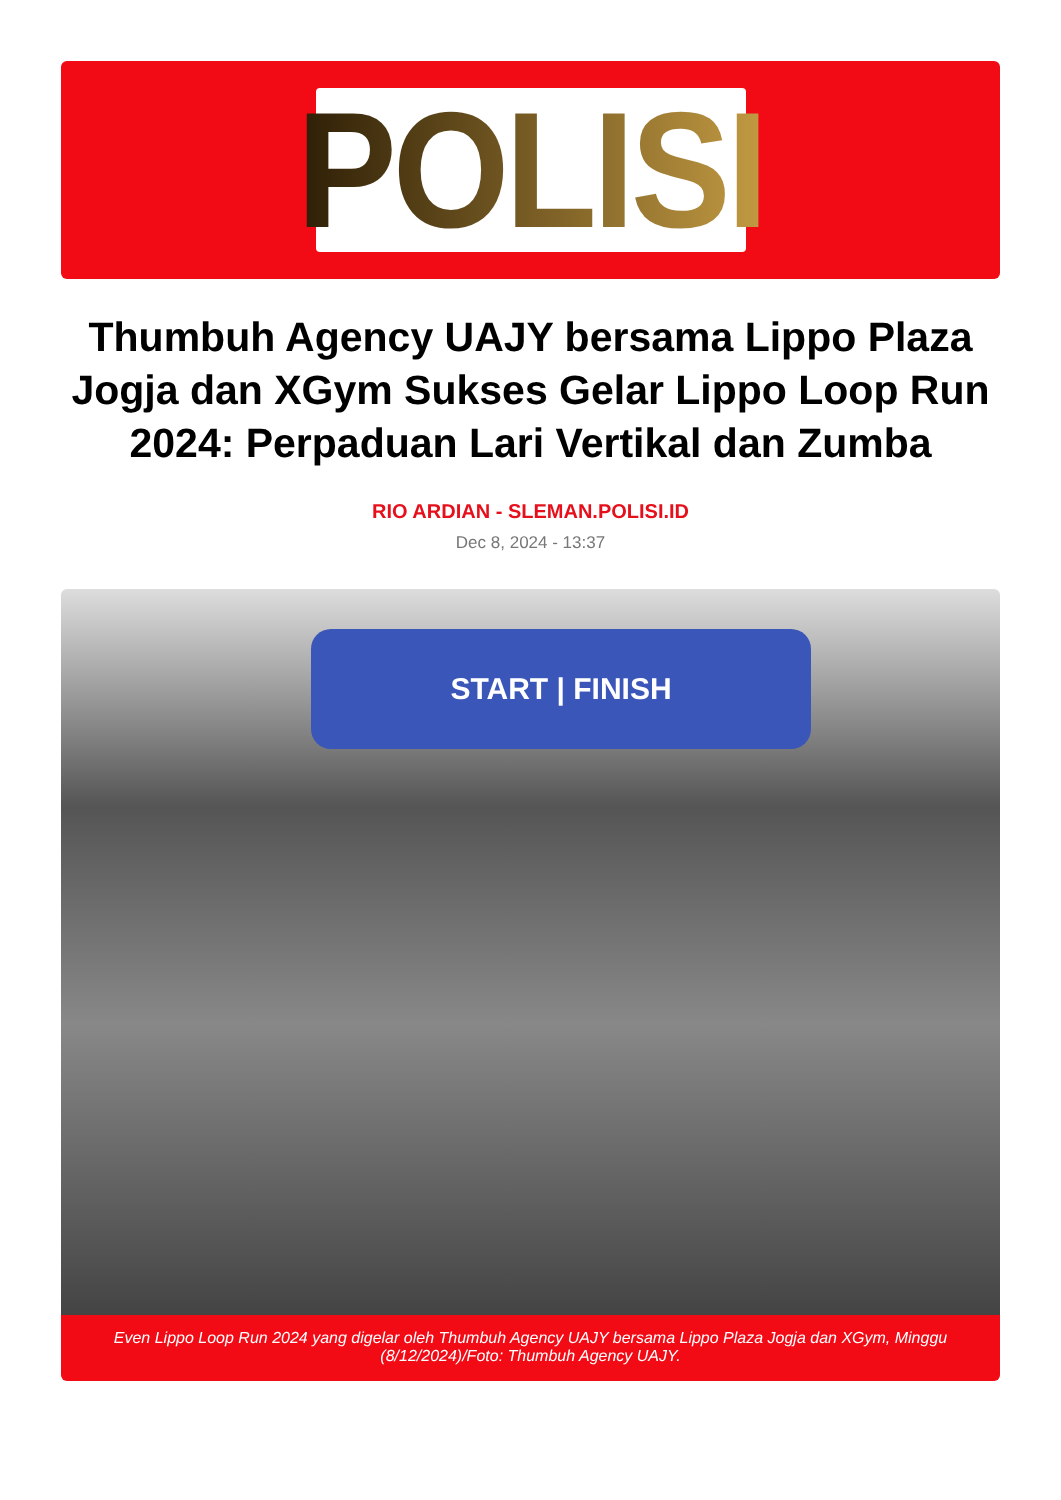POLISI
Thumbuh Agency UAJY bersama Lippo Plaza Jogja dan XGym Sukses Gelar Lippo Loop Run 2024: Perpaduan Lari Vertikal dan Zumba
RIO ARDIAN - SLEMAN.POLISI.ID
Dec 8, 2024 - 13:37
START | FINISH
Even Lippo Loop Run 2024 yang digelar oleh Thumbuh Agency UAJY bersama Lippo Plaza Jogja dan XGym, Minggu (8/12/2024)/Foto: Thumbuh Agency UAJY.